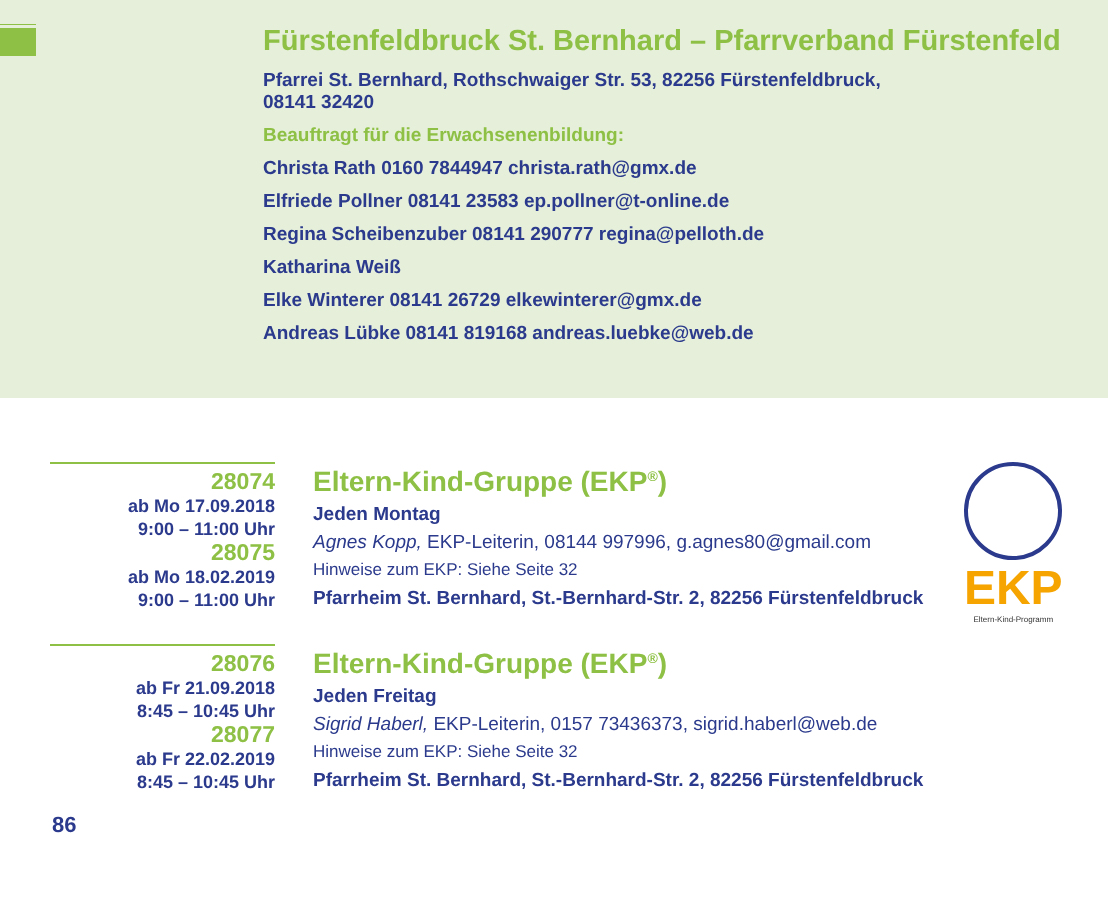Fürstenfeldbruck St. Bernhard – Pfarrverband Fürstenfeld
Pfarrei St. Bernhard, Rothschwaiger Str. 53, 82256 Fürstenfeldbruck,
08141 32420
Beauftragt für die Erwachsenenbildung:
Christa Rath 0160 7844947 christa.rath@gmx.de
Elfriede Pollner 08141 23583 ep.pollner@t-online.de
Regina Scheibenzuber 08141 290777 regina@pelloth.de
Katharina Weiß
Elke Winterer 08141 26729 elkewinterer@gmx.de
Andreas Lübke 08141 819168 andreas.luebke@web.de
28074
ab Mo 17.09.2018
9:00 – 11:00 Uhr
28075
ab Mo 18.02.2019
9:00 – 11:00 Uhr
Eltern-Kind-Gruppe (EKP<sup>®</sup>)
Jeden Montag
Agnes Kopp, EKP-Leiterin, 08144 997996, g.agnes80@gmail.com
Hinweise zum EKP: Siehe Seite 32
Pfarrheim St. Bernhard, St.-Bernhard-Str. 2, 82256 Fürstenfeldbruck
EKP
Eltern-Kind-Programm
28076
ab Fr 21.09.2018
8:45 – 10:45 Uhr
28077
ab Fr 22.02.2019
8:45 – 10:45 Uhr
Eltern-Kind-Gruppe (EKP<sup>®</sup>)
Jeden Freitag
Sigrid Haberl, EKP-Leiterin, 0157 73436373, sigrid.haberl@web.de
Hinweise zum EKP: Siehe Seite 32
Pfarrheim St. Bernhard, St.-Bernhard-Str. 2, 82256 Fürstenfeldbruck
86